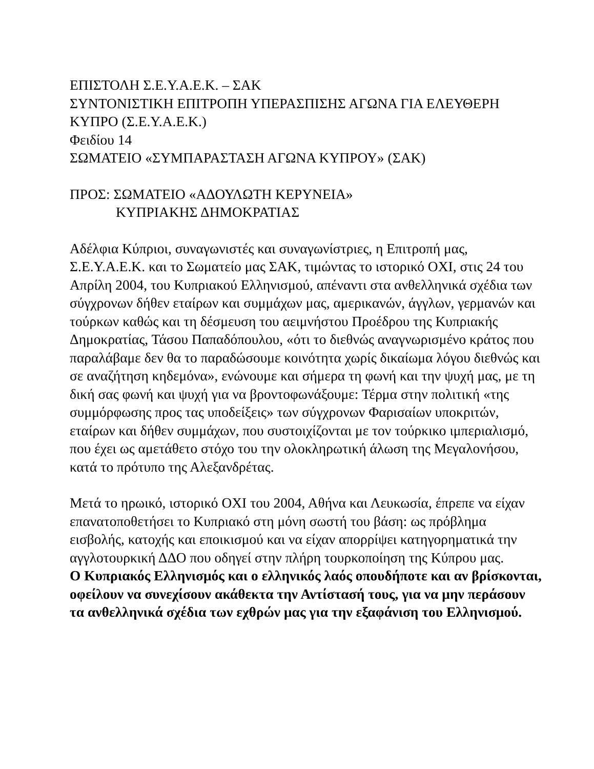ΕΠΙΣΤΟΛΗ Σ.Ε.Υ.Α.Ε.Κ. – ΣΑΚ
ΣΥΝΤΟΝΙΣΤΙΚΗ ΕΠΙΤΡΟΠΗ ΥΠΕΡΑΣΠΙΣΗΣ ΑΓΩΝΑ ΓΙΑ ΕΛΕΥΘΕΡΗ ΚΥΠΡΟ (Σ.Ε.Υ.Α.Ε.Κ.)
Φειδίου 14
ΣΩΜΑΤΕΙΟ «ΣΥΜΠΑΡΑΣΤΑΣΗ ΑΓΩΝΑ ΚΥΠΡΟΥ» (ΣΑΚ)
ΠΡΟΣ: ΣΩΜΑΤΕΙΟ «ΑΔΟΥΛΩΤΗ ΚΕΡΥΝΕΙΑ»
ΚΥΠΡΙΑΚΗΣ ΔΗΜΟΚΡΑΤΙΑΣ
Αδέλφια Κύπριοι, συναγωνιστές και συναγωνίστριες, η Επιτροπή μας, Σ.Ε.Υ.Α.Ε.Κ. και το Σωματείο μας ΣΑΚ, τιμώντας το ιστορικό ΟΧΙ, στις 24 του Απρίλη 2004, του Κυπριακού Ελληνισμού, απέναντι στα ανθελληνικά σχέδια των σύγχρονων δήθεν εταίρων και συμμάχων μας, αμερικανών, άγγλων, γερμανών και τούρκων καθώς και τη δέσμευση του αειμνήστου Προέδρου της Κυπριακής Δημοκρατίας, Τάσου Παπαδόπουλου, «ότι το διεθνώς αναγνωρισμένο κράτος που παραλάβαμε δεν θα το παραδώσουμε κοινότητα χωρίς δικαίωμα λόγου διεθνώς και σε αναζήτηση κηδεμόνα», ενώνουμε και σήμερα τη φωνή και την ψυχή μας, με τη δική σας φωνή και ψυχή για να βροντοφωνάξουμε: Τέρμα στην πολιτική «της συμμόρφωσης προς τας υποδείξεις» των σύγχρονων Φαρισαίων υποκριτών, εταίρων και δήθεν συμμάχων, που συστοιχίζονται με τον τούρκικο ιμπεριαλισμό, που έχει ως αμετάθετο στόχο του την ολοκληρωτική άλωση της Μεγαλονήσου, κατά το πρότυπο της Αλεξανδρέτας.
Μετά το ηρωικό, ιστορικό ΟΧΙ του 2004, Αθήνα και Λευκωσία, έπρεπε να είχαν επανατοποθετήσει το Κυπριακό στη μόνη σωστή του βάση: ως πρόβλημα εισβολής, κατοχής και εποικισμού και να είχαν απορρίψει κατηγορηματικά την αγγλοτουρκική ΔΔΟ που οδηγεί στην πλήρη τουρκοποίηση της Κύπρου μας.
Ο Κυπριακός Ελληνισμός και ο ελληνικός λαός οπουδήποτε και αν βρίσκονται, οφείλουν να συνεχίσουν ακάθεκτα την Αντίστασή τους, για να μην περάσουν τα ανθελληνικά σχέδια των εχθρών μας για την εξαφάνιση του Ελληνισμού.